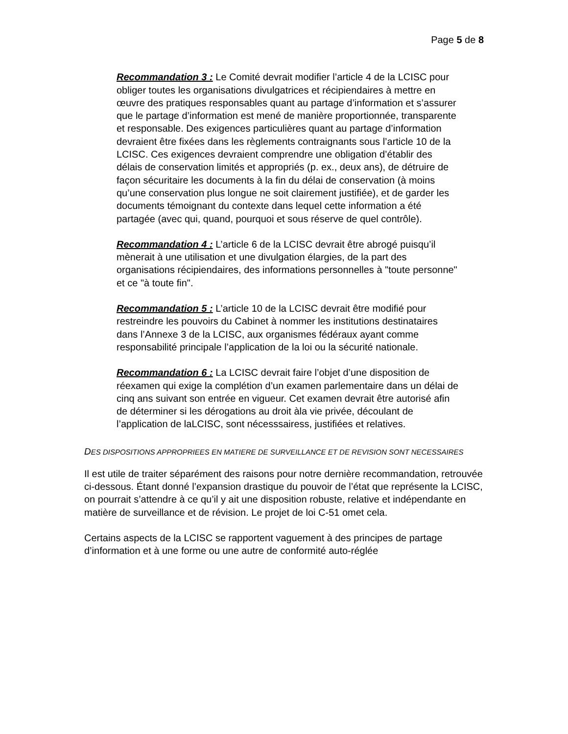Page 5 de 8
Recommandation 3 : Le Comité devrait modifier l’article 4 de la LCISC pour obliger toutes les organisations divulgatrices et récipiendaires à mettre en œuvre des pratiques responsables quant au partage d’information et s’assurer que le partage d’information est mené de manière proportionnée, transparente et responsable. Des exigences particulières quant au partage d’information devraient être fixées dans les règlements contraignants sous l’article 10 de la LCISC. Ces exigences devraient comprendre une obligation d’établir des délais de conservation limités et appropriés (p. ex., deux ans), de détruire de façon sécuritaire les documents à la fin du délai de conservation (à moins qu’une conservation plus longue ne soit clairement justifiée), et de garder les documents témoignant du contexte dans lequel cette information a été partagée (avec qui, quand, pourquoi et sous réserve de quel contrôle).
Recommandation 4 : L’article 6 de la LCISC devrait être abrogé puisqu’il mènerait à une utilisation et une divulgation élargies, de la part des organisations récipiendaires, des informations personnelles à "toute personne" et ce "à toute fin".
Recommandation 5 : L’article 10 de la LCISC devrait être modifié pour restreindre les pouvoirs du Cabinet à nommer les institutions destinataires dans l’Annexe 3 de la LCISC, aux organismes fédéraux ayant comme responsabilité principale l’application de la loi ou la sécurité nationale.
Recommandation 6 : La LCISC devrait faire l’objet d’une disposition de réexamen qui exige la complétion d’un examen parlementaire dans un délai de cinq ans suivant son entrée en vigueur. Cet examen devrait être autorisé afin de déterminer si les dérogations au droit àla vie privée, découlant de l’application de laLCISC, sont nécesssairess, justifiées et relatives.
DES DISPOSITIONS APPROPRIEES EN MATIERE DE SURVEILLANCE ET DE REVISION SONT NECESSAIRES
Il est utile de traiter séparément des raisons pour notre dernière recommandation, retrouvée ci-dessous. Étant donné l’expansion drastique du pouvoir de l’état que représente la LCISC, on pourrait s’attendre à ce qu’il y ait une disposition robuste, relative et indépendante en matière de surveillance et de révision. Le projet de loi C-51 omet cela.
Certains aspects de la LCISC se rapportent vaguement à des principes de partage d’information et à une forme ou une autre de conformité auto-réglée